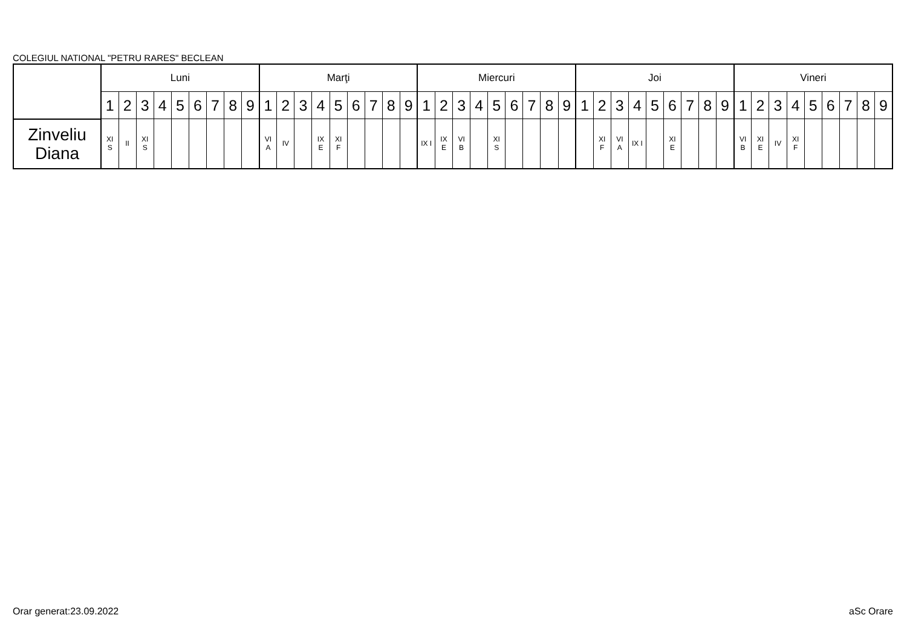COLEGIUL NATIONAL "PETRU RARES" BECLEAN
| | Luni | | | | | | | | | Marţi | | | | | | | | | Miercuri | | | | | | | | | Joi | | | | | | | | | Vineri | | | | | | | | |
| --- | --- | --- | --- | --- | --- | --- | --- | --- | --- | --- | --- | --- | --- | --- | --- | --- | --- | --- | --- | --- | --- | --- | --- | --- | --- | --- | --- | --- | --- | --- | --- | --- | --- | --- | --- | --- | --- | --- | --- | --- | --- | --- | --- | --- | --- |
| | 1 | 2 | 3 | 4 | 5 | 6 | 7 | 8 | 9 | 1 | 2 | 3 | 4 | 5 | 6 | 7 | 8 | 9 | 1 | 2 | 3 | 4 | 5 | 6 | 7 | 8 | 9 | 1 | 2 | 3 | 4 | 5 | 6 | 7 | 8 | 9 | 1 | 2 | 3 | 4 | 5 | 6 | 7 | 8 | 9 |
| Zinveliu Diana | XI S | II | XI S | | | | | | | VI A | IV | | IX E | XI F | | | | | IX I | IX E | VI B | | XI S | | | | | | XI F | VI A | IX I | | XI E | | | | VI B | XI E | IV | XI F | | | | | |
Orar generat:23.09.2022 aSc Orare